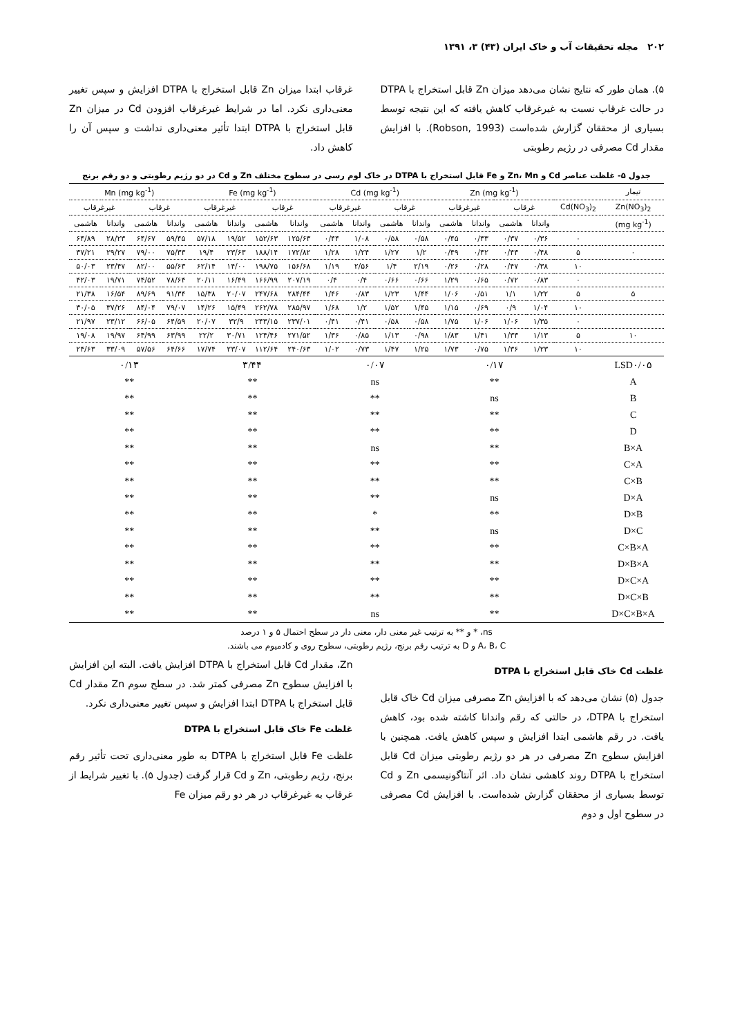۲۰۲ مجله تحقیقات آب و خاک ایران (۴۳) ۳، ۱۳۹۱
۵). همان طور که نتایج نشان می‌دهد میزان Zn قابل استخراج با DTPA در حالت غرقاب نسبت به غیرغرقاب کاهش یافته که این نتیجه توسط بسیاری از محققان گزارش شده‌است (Robson, 1993). با افزایش مقدار Cd مصرفی در رژیم رطوبتی
غرقاب ابتدا میزان Zn قابل استخراج با DTPA افزایش و سپس تغییر معنی‌داری نکرد. اما در شرایط غیرغرقاب افزودن Cd در میزان Zn قابل استخراج با DTPA ابتدا تأثیر معنی‌داری نداشت و سپس آن را کاهش داد.
جدول ۵- غلظت عناصر Cd و Zn، Mn و Fe قابل استخراج با DTPA در خاک لوم رسی در سطوح مختلف Zn و Cd در دو رژیم رطوبتی و دو رقم برنج
| تیمار | | Zn (mg kg<sup>-1</sup>) | | | | Cd (mg kg<sup>-1</sup>) | | | | Fe (mg kg<sup>-1</sup>) | | | | Mn (mg kg<sup>-1</sup>) | | | |
| --- | --- | --- | --- | --- | --- | --- | --- | --- | --- | --- | --- | --- | --- | --- | --- | --- | --- |
| Zn(NO<sub>3</sub>)<sub>2</sub> | Cd(NO<sub>3</sub>)<sub>2</sub> | غرقاب | | غیرغرقاب | | غرقاب | | غیرغرقاب | | غرقاب | | غیرغرقاب | | غرقاب | | غیرغرقاب | |
| (mg kg<sup>-1</sup>) | | واندانا | هاشمی | واندانا | هاشمی | واندانا | هاشمی | واندانا | هاشمی | واندانا | هاشمی | واندانا | هاشمی | واندانا | هاشمی | واندانا | هاشمی |
| | ۰ | ۰/۳۶ | ۰/۳۷ | ۰/۳۳ | ۰/۴۵ | ۰/۵۸ | ۰/۵۸ | ۱/۰۸ | ۰/۴۴ | ۱۲۵/۶۳ | ۱۵۲/۶۳ | ۱۹/۵۲ | ۵۷/۱۸ | ۵۹/۴۵ | ۶۴/۶۷ | ۲۸/۲۳ | ۶۴/۸۹ |
| ۰ | ۵ | ۰/۴۸ | ۰/۴۳ | ۰/۴۲ | ۰/۴۹ | ۱/۲ | ۱/۲۷ | ۱/۲۴ | ۱/۲۸ | ۱۷۲/۸۲ | ۱۸۸/۱۴ | ۲۳/۶۳ | ۱۹/۴ | ۷۵/۳۳ | ۷۹/۰۰ | ۲۹/۲۷ | ۳۷/۲۱ |
| | ۱۰ | ۰/۳۸ | ۰/۴۷ | ۰/۲۸ | ۰/۲۶ | ۲/۱۹ | ۱/۴ | ۲/۵۶ | ۱/۱۹ | ۱۵۶/۶۸ | ۱۹۸/۷۵ | ۱۴/۰۰ | ۶۲/۱۴ | ۵۵/۶۳ | ۸۲/۰۰ | ۲۳/۴۷ | ۵۰/۰۳ |
| | ۰ | ۰/۸۳ | ۰/۷۲ | ۰/۶۵ | ۱/۲۹ | ۰/۶۶ | ۰/۶۶ | ۰/۴ | ۰/۴ | ۲۰۷/۱۹ | ۱۶۶/۹۹ | ۱۶/۴۹ | ۲۰/۱۱ | ۷۸/۶۴ | ۷۴/۵۲ | ۱۹/۷۱ | ۴۲/۰۳ |
| ۵ | ۵ | ۱/۲۲ | ۱/۱ | ۰/۵۱ | ۱/۰۶ | ۱/۴۴ | ۱/۲۳ | ۰/۸۳ | ۱/۴۶ | ۲۸۴/۴۴ | ۲۴۷/۶۸ | ۲۰/۰۷ | ۱۵/۳۸ | ۹۱/۳۴ | ۸۹/۶۹ | ۱۶/۵۴ | ۲۱/۳۸ |
| | ۱۰ | ۱/۰۴ | ۰/۹ | ۰/۶۹ | ۱/۱۵ | ۱/۴۵ | ۱/۵۲ | ۱/۲ | ۱/۶۸ | ۲۸۵/۹۷ | ۲۶۲/۷۸ | ۱۵/۴۹ | ۱۴/۲۶ | ۷۹/۰۷ | ۸۴/۰۴ | ۳۷/۲۶ | ۳۰/۰۵ |
| | ۰ | ۱/۳۵ | ۱/۰۶ | ۱/۰۶ | ۱/۷۵ | ۰/۵۸ | ۰/۵۸ | ۰/۴۱ | ۰/۴۱ | ۲۳۷/۰۱ | ۲۴۳/۱۵ | ۳۲/۹ | ۲۰/۰۷ | ۶۴/۵۹ | ۶۶/۰۵ | ۲۳/۱۲ | ۲۱/۹۷ |
| ۱۰ | ۵ | ۱/۱۳ | ۱/۳۳ | ۱/۴۱ | ۱/۸۳ | ۰/۹۸ | ۱/۱۳ | ۰/۸۵ | ۱/۳۶ | ۲۷۱/۵۲ | ۱۲۴/۴۶ | ۳۰/۷۱ | ۲۲/۲ | ۶۳/۹۹ | ۶۴/۹۹ | ۱۹/۹۷ | ۱۹/۰۸ |
| | ۱۰ | ۱/۲۳ | ۱/۳۶ | ۰/۷۵ | ۱/۷۳ | ۱/۲۵ | ۱/۴۷ | ۰/۷۳ | ۱/۰۲ | ۲۴۰/۶۳ | ۱۱۲/۶۴ | ۲۳/۰۷ | ۱۷/۷۴ | ۶۴/۶۶ | ۵۷/۵۶ | ۳۳/۰۹ | ۲۴/۶۳ |
| LSD۰/۰۵ | | ۰/۱۷ | | | | ۰/۰۷ | | | | ۳/۴۴ | | | | ۰/۱۳ | | | |
| A | | ** | | | | ns | | | | ** | | | | ** | | | |
| B | | ns | | | | ** | | | | ** | | | | ** | | | |
| C | | ** | | | | ** | | | | ** | | | | ** | | | |
| D | | ** | | | | ** | | | | ** | | | | ** | | | |
| B×A | | ** | | | | ns | | | | ** | | | | ** | | | |
| C×A | | ** | | | | ** | | | | ** | | | | ** | | | |
| C×B | | ** | | | | ** | | | | ** | | | | ** | | | |
| D×A | | ns | | | | ** | | | | ** | | | | ** | | | |
| D×B | | ** | | | | * | | | | ** | | | | ** | | | |
| D×C | | ns | | | | ** | | | | ** | | | | ** | | | |
| C×B×A | | ** | | | | ** | | | | ** | | | | ** | | | |
| D×B×A | | ** | | | | ** | | | | ** | | | | ** | | | |
| D×C×A | | ** | | | | ** | | | | ** | | | | ** | | | |
| D×C×B | | ** | | | | ** | | | | ** | | | | ** | | | |
| D×C×B×A | | ** | | | | ns | | | | ** | | | | ** | | | |
ns، * و ** به ترتیب غیر معنی دار، معنی دار در سطح احتمال ۵ و ۱ درصد
A، B، C و D به ترتیب رقم برنج، رژیم رطوبتی، سطوح روی و کادمیوم می باشند.
غلظت Cd خاک قابل استخراج با DTPA
جدول (۵) نشان می‌دهد که با افزایش Zn مصرفی میزان Cd خاک قابل استخراج با DTPA، در حالتی که رقم واندانا کاشته شده بود، کاهش یافت. در رقم هاشمی ابتدا افزایش و سپس کاهش یافت. همچنین با افزایش سطوح Zn مصرفی در هر دو رژیم رطوبتی میزان Cd قابل استخراج با DTPA روند کاهشی نشان داد. اثر آنتاگونیسمی Zn و Cd توسط بسیاری از محققان گزارش شده‌است. با افزایش Cd مصرفی در سطوح اول و دوم
Zn، مقدار Cd قابل استخراج با DTPA افزایش یافت. البته این افزایش با افزایش سطوح Zn مصرفی کمتر شد. در سطح سوم Zn مقدار Cd قابل استخراج با DTPA ابتدا افزایش و سپس تغییر معنی‌داری نکرد.
غلظت Fe خاک قابل استخراج با DTPA
غلظت Fe قابل استخراج با DTPA به طور معنی‌داری تحت تأثیر رقم برنج، رژیم رطوبتی، Zn و Cd قرار گرفت (جدول ۵). با تغییر شرایط از غرقاب به غیرغرقاب در هر دو رقم میزان Fe